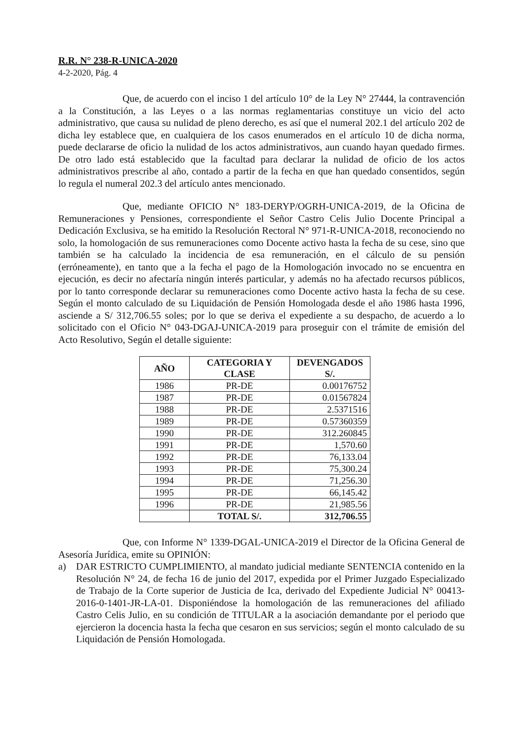R.R. N° 238-R-UNICA-2020
4-2-2020, Pág. 4
Que, de acuerdo con el inciso 1 del artículo 10° de la Ley N° 27444, la contravención a la Constitución, a las Leyes o a las normas reglamentarias constituye un vicio del acto administrativo, que causa su nulidad de pleno derecho, es así que el numeral 202.1 del artículo 202 de dicha ley establece que, en cualquiera de los casos enumerados en el artículo 10 de dicha norma, puede declararse de oficio la nulidad de los actos administrativos, aun cuando hayan quedado firmes. De otro lado está establecido que la facultad para declarar la nulidad de oficio de los actos administrativos prescribe al año, contado a partir de la fecha en que han quedado consentidos, según lo regula el numeral 202.3 del artículo antes mencionado.
Que, mediante OFICIO N° 183-DERYP/OGRH-UNICA-2019, de la Oficina de Remuneraciones y Pensiones, correspondiente el Señor Castro Celis Julio Docente Principal a Dedicación Exclusiva, se ha emitido la Resolución Rectoral N° 971-R-UNICA-2018, reconociendo no solo, la homologación de sus remuneraciones como Docente activo hasta la fecha de su cese, sino que también se ha calculado la incidencia de esa remuneración, en el cálculo de su pensión (erróneamente), en tanto que a la fecha el pago de la Homologación invocado no se encuentra en ejecución, es decir no afectaría ningún interés particular, y además no ha afectado recursos públicos, por lo tanto corresponde declarar su remuneraciones como Docente activo hasta la fecha de su cese. Según el monto calculado de su Liquidación de Pensión Homologada desde el año 1986 hasta 1996, asciende a S/ 312,706.55 soles; por lo que se deriva el expediente a su despacho, de acuerdo a lo solicitado con el Oficio N° 043-DGAJ-UNICA-2019 para proseguir con el trámite de emisión del Acto Resolutivo, Según el detalle siguiente:
| AÑO | CATEGORIA Y CLASE | DEVENGADOS S/. |
| --- | --- | --- |
| 1986 | PR-DE | 0.00176752 |
| 1987 | PR-DE | 0.01567824 |
| 1988 | PR-DE | 2.5371516 |
| 1989 | PR-DE | 0.57360359 |
| 1990 | PR-DE | 312.260845 |
| 1991 | PR-DE | 1,570.60 |
| 1992 | PR-DE | 76,133.04 |
| 1993 | PR-DE | 75,300.24 |
| 1994 | PR-DE | 71,256.30 |
| 1995 | PR-DE | 66,145.42 |
| 1996 | PR-DE | 21,985.56 |
| | TOTAL S/. | 312,706.55 |
Que, con Informe N° 1339-DGAL-UNICA-2019 el Director de la Oficina General de Asesoría Jurídica, emite su OPINIÓN:
a) DAR ESTRICTO CUMPLIMIENTO, al mandato judicial mediante SENTENCIA contenido en la Resolución N° 24, de fecha 16 de junio del 2017, expedida por el Primer Juzgado Especializado de Trabajo de la Corte superior de Justicia de Ica, derivado del Expediente Judicial N° 00413-2016-0-1401-JR-LA-01. Disponiéndose la homologación de las remuneraciones del afiliado Castro Celis Julio, en su condición de TITULAR a la asociación demandante por el periodo que ejercieron la docencia hasta la fecha que cesaron en sus servicios; según el monto calculado de su Liquidación de Pensión Homologada.